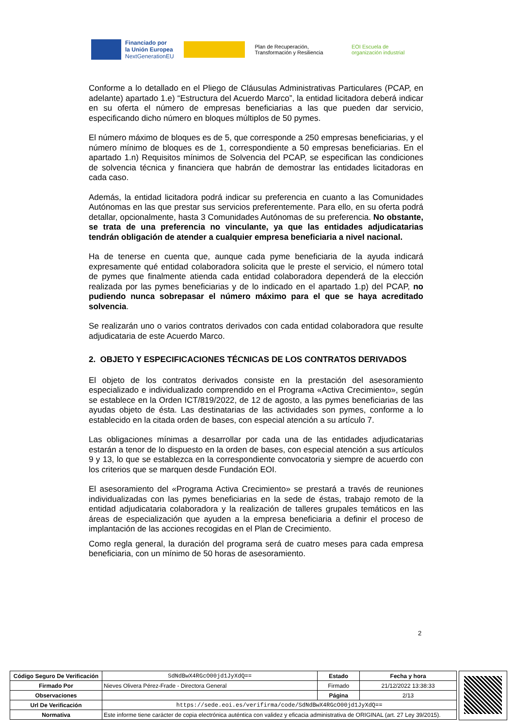Financiado por
la Unión Europea
NextGenerationEU
Plan de Recuperación, Transformación y Resiliencia
EOI Escuela de organización industrial
Conforme a lo detallado en el Pliego de Cláusulas Administrativas Particulares (PCAP, en adelante) apartado 1.e) “Estructura del Acuerdo Marco”, la entidad licitadora deberá indicar en su oferta el número de empresas beneficiarias a las que pueden dar servicio, especificando dicho número en bloques múltiplos de 50 pymes.
El número máximo de bloques es de 5, que corresponde a 250 empresas beneficiarias, y el número mínimo de bloques es de 1, correspondiente a 50 empresas beneficiarias. En el apartado 1.n) Requisitos mínimos de Solvencia del PCAP, se especifican las condiciones de solvencia técnica y financiera que habrán de demostrar las entidades licitadoras en cada caso.
Además, la entidad licitadora podrá indicar su preferencia en cuanto a las Comunidades Autónomas en las que prestar sus servicios preferentemente. Para ello, en su oferta podrá detallar, opcionalmente, hasta 3 Comunidades Autónomas de su preferencia. No obstante, se trata de una preferencia no vinculante, ya que las entidades adjudicatarias tendrán obligación de atender a cualquier empresa beneficiaria a nivel nacional.
Ha de tenerse en cuenta que, aunque cada pyme beneficiaria de la ayuda indicará expresamente qué entidad colaboradora solicita que le preste el servicio, el número total de pymes que finalmente atienda cada entidad colaboradora dependerá de la elección realizada por las pymes beneficiarias y de lo indicado en el apartado 1.p) del PCAP, no pudiendo nunca sobrepasar el número máximo para el que se haya acreditado solvencia.
Se realizarán uno o varios contratos derivados con cada entidad colaboradora que resulte adjudicataria de este Acuerdo Marco.
2. OBJETO Y ESPECIFICACIONES TÉCNICAS DE LOS CONTRATOS DERIVADOS
El objeto de los contratos derivados consiste en la prestación del asesoramiento especializado e individualizado comprendido en el Programa «Activa Crecimiento», según se establece en la Orden ICT/819/2022, de 12 de agosto, a las pymes beneficiarias de las ayudas objeto de ésta. Las destinatarias de las actividades son pymes, conforme a lo establecido en la citada orden de bases, con especial atención a su artículo 7.
Las obligaciones mínimas a desarrollar por cada una de las entidades adjudicatarias estarán a tenor de lo dispuesto en la orden de bases, con especial atención a sus artículos 9 y 13, lo que se establezca en la correspondiente convocatoria y siempre de acuerdo con los criterios que se marquen desde Fundación EOI.
El asesoramiento del «Programa Activa Crecimiento» se prestará a través de reuniones individualizadas con las pymes beneficiarias en la sede de éstas, trabajo remoto de la entidad adjudicataria colaboradora y la realización de talleres grupales temáticos en las áreas de especialización que ayuden a la empresa beneficiaria a definir el proceso de implantación de las acciones recogidas en el Plan de Crecimiento.
Como regla general, la duración del programa será de cuatro meses para cada empresa beneficiaria, con un mínimo de 50 horas de asesoramiento.
2
| Código Seguro De Verificación | SdNdBwX4RGcO00jd1JyXdQ== | Estado | Fecha y hora |
| Firmado Por | Nieves Olivera Pérez-Frade - Directora General | Firmado | 21/12/2022 13:38:33 |
| Observaciones | | Página | 2/13 |
| Url De Verificación | https://sede.eoi.es/verifirma/code/SdNdBwX4RGcO00jd1JyXdQ== | | |
| Normativa | Este informe tiene carácter de copia electrónica auténtica con validez y eficacia administrativa de ORIGINAL (art. 27 Ley 39/2015). | | |